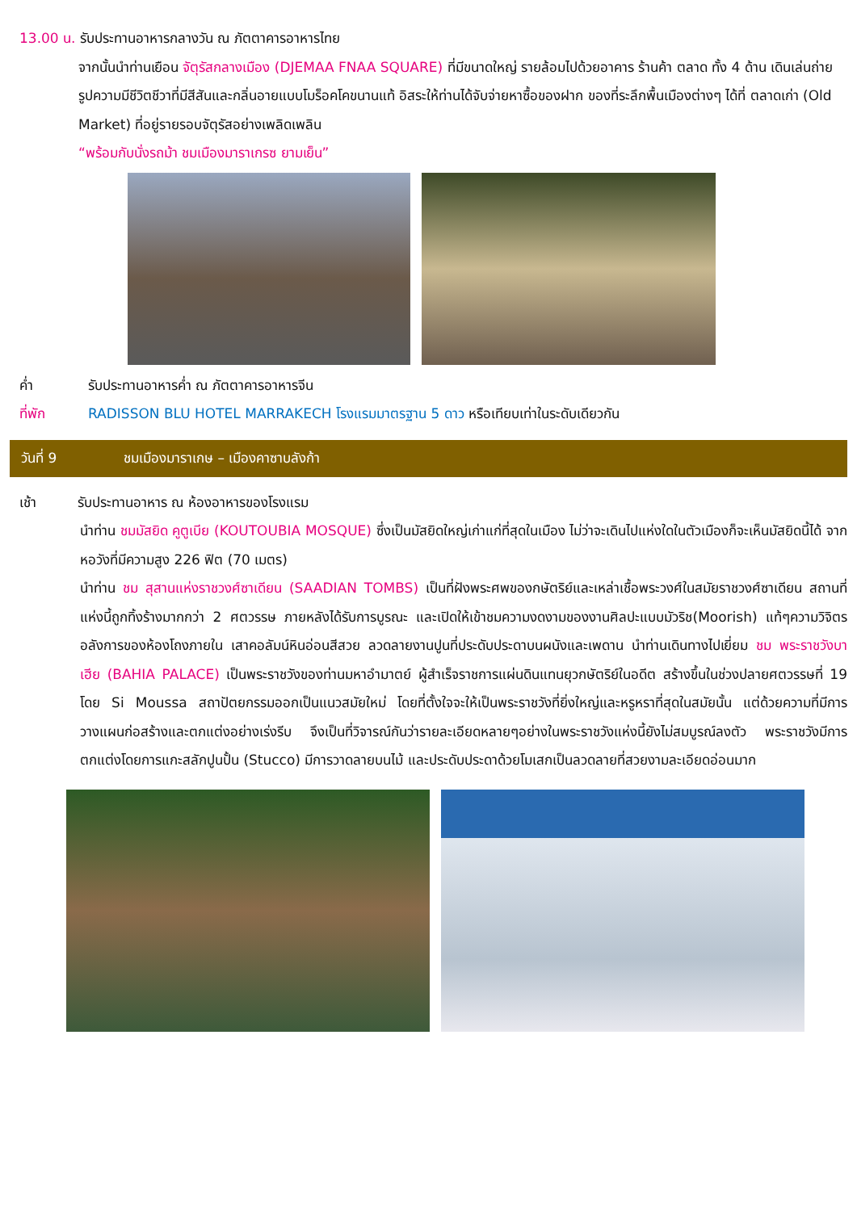13.00 น. รับประทานอาหารกลางวัน ณ ภัตตาคารอาหารไทย
จากนั้นนำท่านเยือน จัตุรัสกลางเมือง (DJEMAA FNAA SQUARE) ที่มีขนาดใหญ่ รายล้อมไปด้วยอาคาร ร้านค้า ตลาด ทั้ง 4 ด้าน เดินเล่นถ่ายรูปความมีชีวิตชีวาที่มีสีสันและกลิ่นอายแบบโมร็อคโคขนานแท้ อิสระให้ท่านได้จับจ่ายหาซื้อของฝาก ของที่ระลึกพื้นเมืองต่างๆ ได้ที่ ตลาดเก่า (Old Market) ที่อยู่รายรอบจัตุรัสอย่างเพลิดเพลิน
“พร้อมกับนั่งรถม้า ชมเมืองมาราเกรซ ยามเย็น”
ค่ำ รับประทานอาหารค่ำ ณ ภัตตาคารอาหารจีน
ที่พัก RADISSON BLU HOTEL MARRAKECH โรงแรมมาตรฐาน 5 ดาว หรือเทียบเท่าในระดับเดียวกัน
วันที่ 9 ชมเมืองมาราเกษ – เมืองคาซาบลังก้า
เช้า รับประทานอาหาร ณ ห้องอาหารของโรงแรม
นำท่าน ชมมัสยิด คูตูเบีย (KOUTOUBIA MOSQUE) ซึ่งเป็นมัสยิดใหญ่เก่าแก่ที่สุดในเมือง ไม่ว่าจะเดินไปแห่งใดในตัวเมืองก็จะเห็นมัสยิดนี้ได้ จากหอวังที่มีความสูง 226 ฟิต (70 เมตร)
นำท่าน ชม สุสานแห่งราชวงศ์ซาเดียน (SAADIAN TOMBS) เป็นที่ฝังพระศพของกษัตริย์และเหล่าเชื้อพระวงศ์ในสมัยราชวงศ์ซาเดียน สถานที่แห่งนี้ถูกทิ้งร้างมากกว่า 2 ศตวรรษ ภายหลังได้รับการบูรณะ และเปิดให้เข้าชมความงดงามของงานศิลปะแบบมัวริช(Moorish) แท้ๆความวิจิตรอลังการของห้องโถงภายใน เสาคอลัมน์หินอ่อนสีสวย ลวดลายงานปูนที่ประดับประดาบนผนังและเพดาน นำท่านเดินทางไปเยี่ยม ชม พระราชวังบาเฮีย (BAHIA PALACE) เป็นพระราชวังของท่านมหาอำมาตย์ ผู้สำเร็จราชการแผ่นดินแทนยุวกษัตริย์ในอดีต สร้างขึ้นในช่วงปลายศตวรรษที่ 19 โดย Si Moussa สถาปัตยกรรมออกเป็นแนวสมัยใหม่ โดยที่ตั้งใจจะให้เป็นพระราชวังที่ยิ่งใหญ่และหรูหราที่สุดในสมัยนั้น แต่ด้วยความที่มีการวางแผนก่อสร้างและตกแต่งอย่างเร่งรีบ จึงเป็นที่วิจารณ์กันว่ารายละเอียดหลายๆอย่างในพระราชวังแห่งนี้ยังไม่สมบูรณ์ลงตัว พระราชวังมีการตกแต่งโดยการแกะสลักปูนปั้น (Stucco) มีการวาดลายบนไม้ และประดับประดาด้วยโมเสกเป็นลวดลายที่สวยงามละเอียดอ่อนมาก